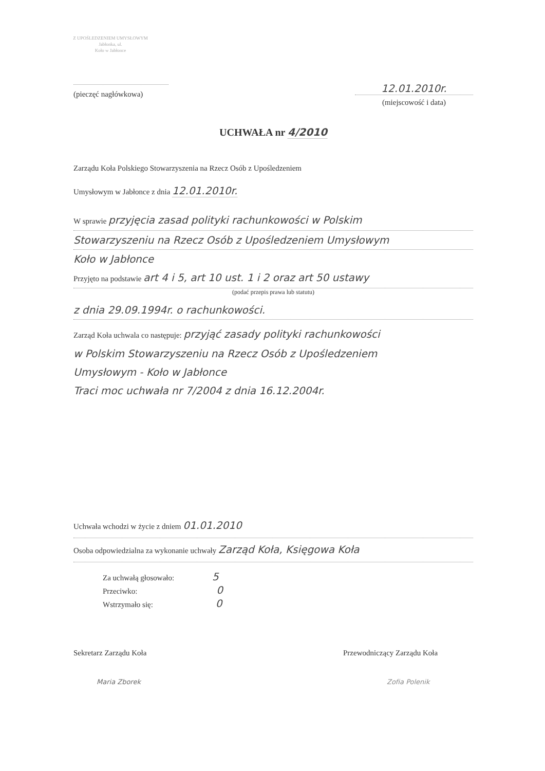Z UPOŚLEDZENIEM UMYSŁOWYM
Jabłonka, ul.
Koło w Jabłonce
(pieczęć nagłówkowa)
12.01.2010r.
(miejscowość i data)
UCHWAŁA nr 4/2010
Zarządu Koła Polskiego Stowarzyszenia na Rzecz Osób z Upośledzeniem
Umysłowym w Jabłonce z dnia 12.01.2010r.
W sprawie przyjęcia zasad polityki rachunkowości w Polskim
Stowarzyszeniu na Rzecz Osób z Upośledzeniem Umysłowym
Koło w Jabłonce
Przyjęto na podstawie art 4 i 5, art 10 ust. 1 i 2 oraz art 50 ustawy
(podać przepis prawa lub statutu)
z dnia 29.09.1994r. o rachunkowości.
Zarząd Koła uchwala co następuje: przyjąć zasady polityki rachunkowości
w Polskim Stowarzyszeniu na Rzecz Osób z Upośledzeniem
Umysłowym - Koło w Jabłonce
Traci moc uchwała nr 7/2004 z dnia 16.12.2004r.
Uchwała wchodzi w życie z dniem 01.01.2010
Osoba odpowiedzialna za wykonanie uchwały Zarząd Koła, Księgowa Koła
Za uchwałą głosowało: 5
Przeciwko: 0
Wstrzymało się: 0
Sekretarz Zarządu Koła
Maria Zborek
Przewodniczący Zarządu Koła
Zofia Polenik